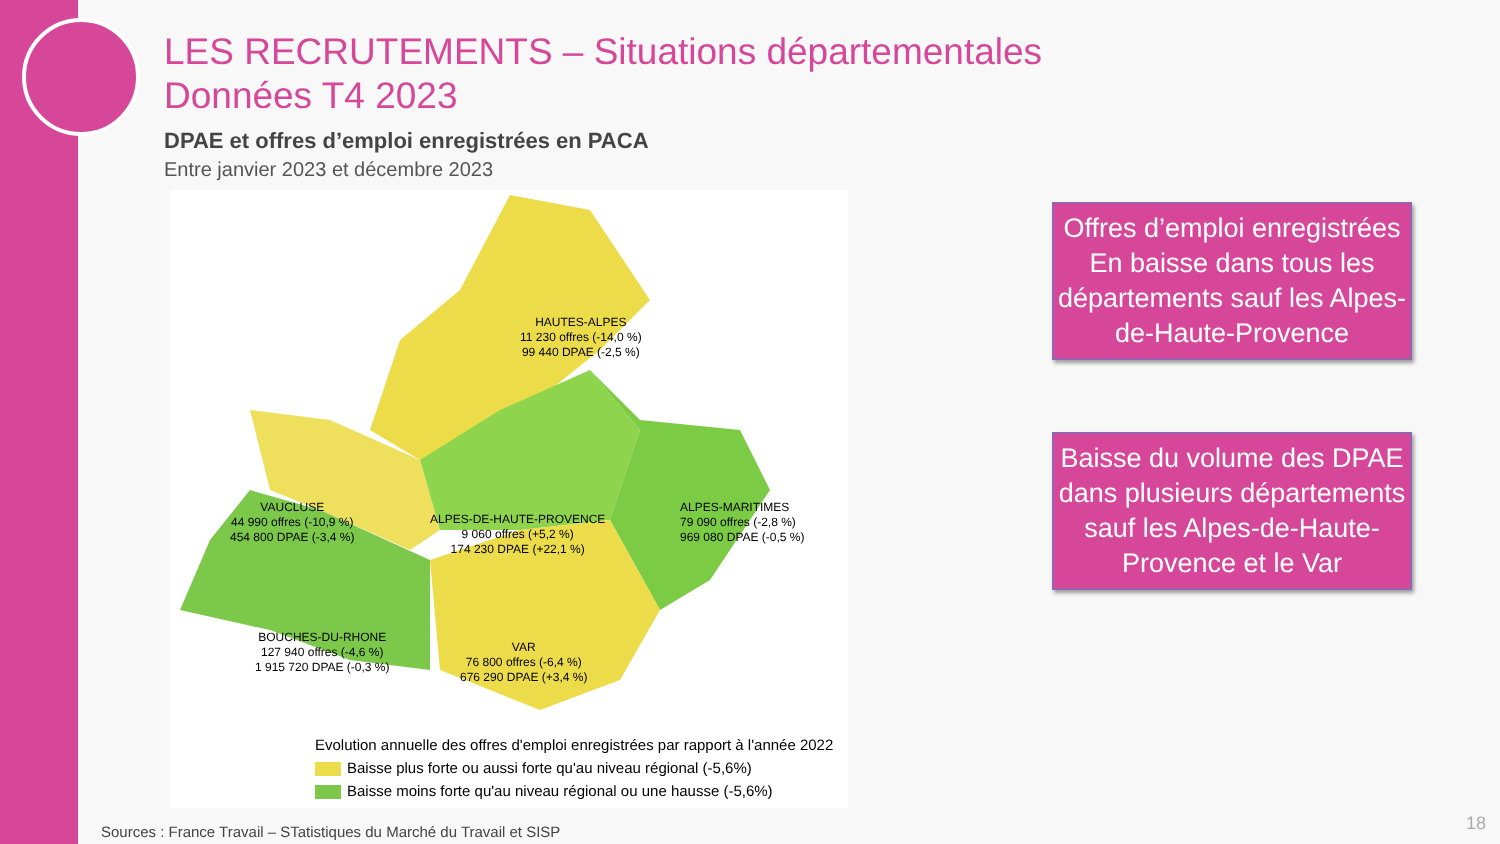LES RECRUTEMENTS – Situations départementales
Données T4 2023
DPAE et offres d’emploi enregistrées en PACA
Entre janvier 2023 et décembre 2023
HAUTES-ALPES
11 230 offres (-14,0 %)
99 440 DPAE (-2,5 %)
VAUCLUSE
44 990 offres (-10,9 %)
454 800 DPAE (-3,4 %)
ALPES-DE-HAUTE-PROVENCE
9 060 offres (+5,2 %)
174 230 DPAE (+22,1 %)
ALPES-MARITIMES
79 090 offres (-2,8 %)
969 080 DPAE (-0,5 %)
BOUCHES-DU-RHONE
127 940 offres (-4,6 %)
1 915 720 DPAE (-0,3 %)
VAR
76 800 offres (-6,4 %)
676 290 DPAE (+3,4 %)
Evolution annuelle des offres d'emploi enregistrées par rapport à l'année 2022
Baisse plus forte ou aussi forte qu'au niveau régional (-5,6%)
Baisse moins forte qu'au niveau régional ou une hausse (-5,6%)
Offres d’emploi enregistrées
En baisse dans tous les départements sauf les Alpes-de-Haute-Provence
Baisse du volume des DPAE dans plusieurs départements
sauf les Alpes-de-Haute-Provence et le Var
Sources : France Travail – STatistiques du Marché du Travail et SISP
18